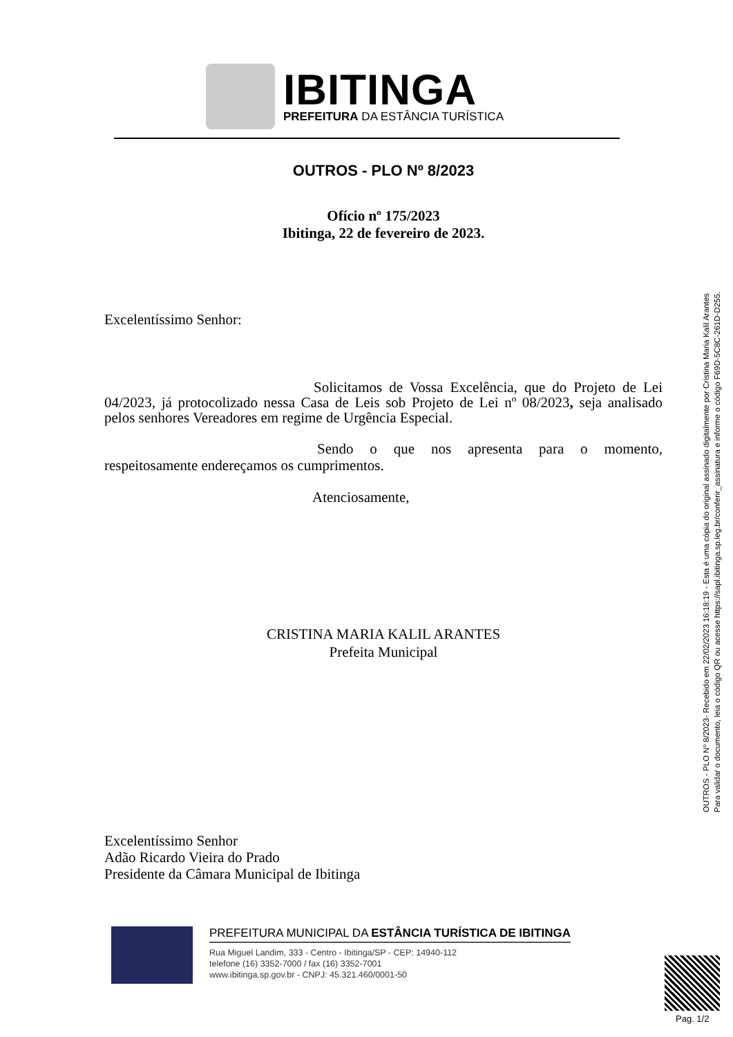IBITINGA
PREFEITURA DA ESTÂNCIA TURÍSTICA
OUTROS - PLO Nº 8/2023
Ofício nº 175/2023
Ibitinga, 22 de fevereiro de 2023.
Excelentíssimo Senhor:
Solicitamos de Vossa Excelência, que do Projeto de Lei 04/2023, já protocolizado nessa Casa de Leis sob Projeto de Lei nº 08/2023, seja analisado pelos senhores Vereadores em regime de Urgência Especial.
Sendo o que nos apresenta para o momento, respeitosamente endereçamos os cumprimentos.
Atenciosamente,
CRISTINA MARIA KALIL ARANTES
Prefeita Municipal
Excelentíssimo Senhor
Adão Ricardo Vieira do Prado
Presidente da Câmara Municipal de Ibitinga
OUTROS - PLO Nº 8/2023- Recebido em 22/02/2023 16:18:19 - Esta é uma cópia do original assinado digitalmente por Cristina Maria Kalil Arantes
Para validar o documento, leia o código QR ou acesse https://sapl.ibitinga.sp.leg.br/conferir_assinatura e informe o código F69D-5C8C-261D-D255.
PREFEITURA MUNICIPAL DA ESTÂNCIA TURÍSTICA DE IBITINGA
Rua Miguel Landim, 333 - Centro - Ibitinga/SP - CEP: 14940-112
telefone (16) 3352-7000 / fax (16) 3352-7001
www.ibitinga.sp.gov.br - CNPJ: 45.321.460/0001-50
Pag. 1/2